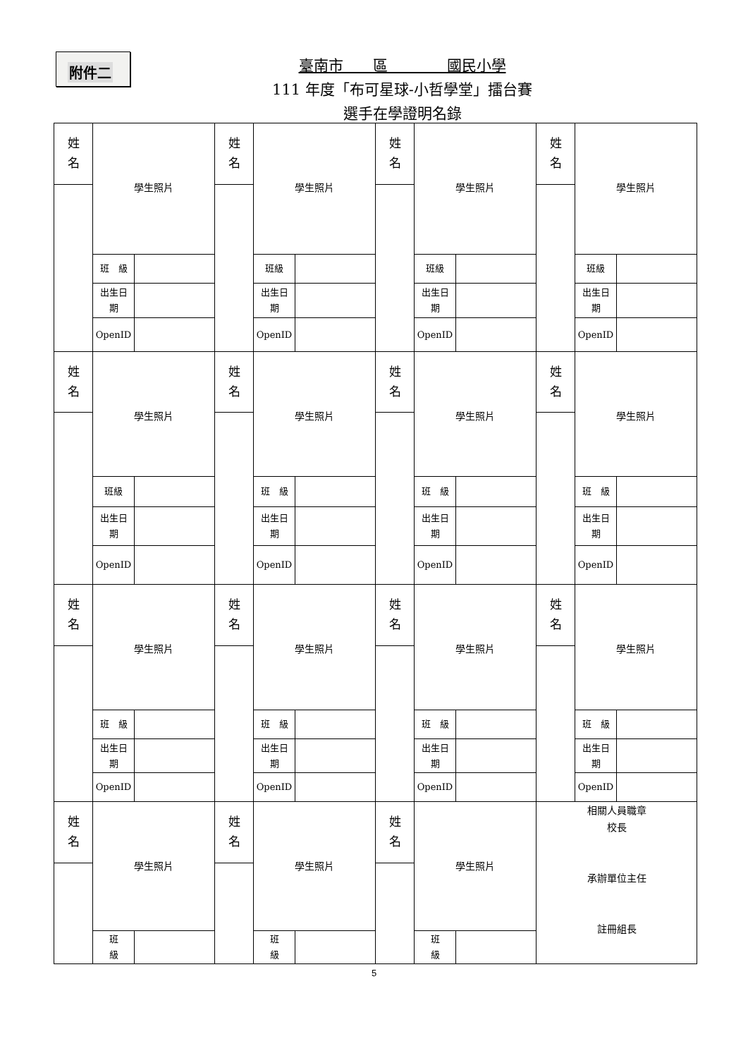附件二
臺南市　　區　　　　國民小學
111 年度「布可星球-小哲學堂」擂台賽
選手在學證明名錄
| 姓 名 | 學生照片 | | 姓 名 | 學生照片 | | 姓 名 | 學生照片 | | 姓 名 | 學生照片 | |
| | 班 級 | | | 班級 | | | 班級 | | | 班級 | |
| | 出生日 期 | | | 出生日 期 | | | 出生日 期 | | | 出生日 期 | |
| | OpenID | | | OpenID | | | OpenID | | | OpenID | |
| 姓 名 | 學生照片 | | 姓 名 | 學生照片 | | 姓 名 | 學生照片 | | 姓 名 | 學生照片 | |
| | 班級 | | | 班 級 | | | 班 級 | | | 班 級 | |
| | 出生日 期 | | | 出生日 期 | | | 出生日 期 | | | 出生日 期 | |
| | OpenID | | | OpenID | | | OpenID | | | OpenID | |
| 姓 名 | 學生照片 | | 姓 名 | 學生照片 | | 姓 名 | 學生照片 | | 姓 名 | 學生照片 | |
| | 班 級 | | | 班 級 | | | 班 級 | | | 班 級 | |
| | 出生日 期 | | | 出生日 期 | | | 出生日 期 | | | 出生日 期 | |
| | OpenID | | | OpenID | | | OpenID | | | OpenID | |
| 姓 名 | 學生照片 | | 姓 名 | 學生照片 | | 姓 名 | 學生照片 | | 相關人員職章 校長 承辦單位主任 註冊組長 | | |
| | 班 級 | | | 班 級 | | | 班 級 | | | | |
5